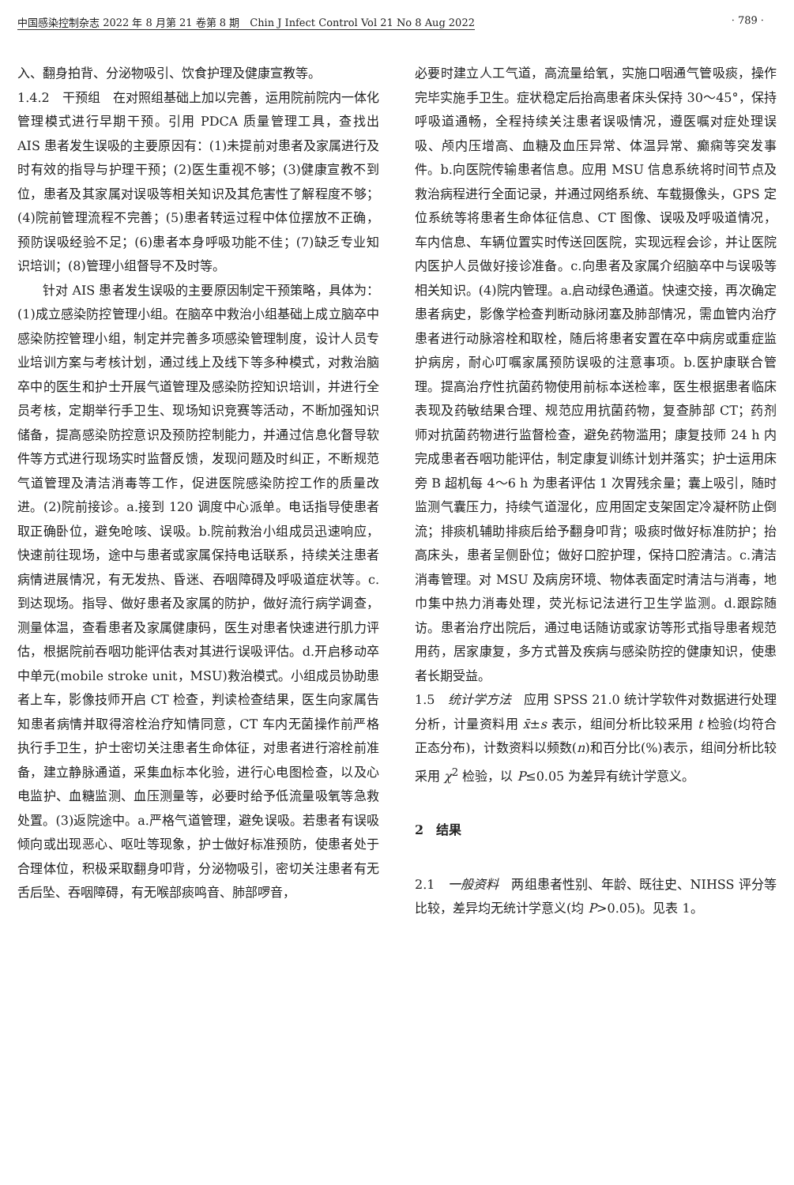中国感染控制杂志 2022 年 8 月第 21 卷第 8 期　Chin J Infect Control Vol 21 No 8 Aug 2022 · 789 ·
入、翻身拍背、分泌物吸引、饮食护理及健康宣教等。
1.4.2　干预组　在对照组基础上加以完善，运用院前院内一体化管理模式进行早期干预。引用 PDCA 质量管理工具，查找出 AIS 患者发生误吸的主要原因有：(1)未提前对患者及家属进行及时有效的指导与护理干预；(2)医生重视不够；(3)健康宣教不到位，患者及其家属对误吸等相关知识及其危害性了解程度不够；(4)院前管理流程不完善；(5)患者转运过程中体位摆放不正确，预防误吸经验不足；(6)患者本身呼吸功能不佳；(7)缺乏专业知识培训；(8)管理小组督导不及时等。
针对 AIS 患者发生误吸的主要原因制定干预策略，具体为：(1)成立感染防控管理小组。在脑卒中救治小组基础上成立脑卒中感染防控管理小组，制定并完善多项感染管理制度，设计人员专业培训方案与考核计划，通过线上及线下等多种模式，对救治脑卒中的医生和护士开展气道管理及感染防控知识培训，并进行全员考核，定期举行手卫生、现场知识竞赛等活动，不断加强知识储备，提高感染防控意识及预防控制能力，并通过信息化督导软件等方式进行现场实时监督反馈，发现问题及时纠正，不断规范气道管理及清洁消毒等工作，促进医院感染防控工作的质量改进。(2)院前接诊。a.接到 120 调度中心派单。电话指导使患者取正确卧位，避免呛咳、误吸。b.院前救治小组成员迅速响应，快速前往现场，途中与患者或家属保持电话联系，持续关注患者病情进展情况，有无发热、昏迷、吞咽障碍及呼吸道症状等。c.到达现场。指导、做好患者及家属的防护，做好流行病学调查，测量体温，查看患者及家属健康码，医生对患者快速进行肌力评估，根据院前吞咽功能评估表对其进行误吸评估。d.开启移动卒中单元(mobile stroke unit，MSU)救治模式。小组成员协助患者上车，影像技师开启 CT 检查，判读检查结果，医生向家属告知患者病情并取得溶栓治疗知情同意，CT 车内无菌操作前严格执行手卫生，护士密切关注患者生命体征，对患者进行溶栓前准备，建立静脉通道，采集血标本化验，进行心电图检查，以及心电监护、血糖监测、血压测量等，必要时给予低流量吸氧等急救处置。(3)返院途中。a.严格气道管理，避免误吸。若患者有误吸倾向或出现恶心、呕吐等现象，护士做好标准预防，使患者处于合理体位，积极采取翻身叩背，分泌物吸引，密切关注患者有无舌后坠、吞咽障碍，有无喉部痰鸣音、肺部啰音，
必要时建立人工气道，高流量给氧，实施口咽通气管吸痰，操作完毕实施手卫生。症状稳定后抬高患者床头保持 30～45°，保持呼吸道通畅，全程持续关注患者误吸情况，遵医嘱对症处理误吸、颅内压增高、血糖及血压异常、体温异常、癫痫等突发事件。b.向医院传输患者信息。应用 MSU 信息系统将时间节点及救治病程进行全面记录，并通过网络系统、车载摄像头，GPS 定位系统等将患者生命体征信息、CT 图像、误吸及呼吸道情况，车内信息、车辆位置实时传送回医院，实现远程会诊，并让医院内医护人员做好接诊准备。c.向患者及家属介绍脑卒中与误吸等相关知识。(4)院内管理。a.启动绿色通道。快速交接，再次确定患者病史，影像学检查判断动脉闭塞及肺部情况，需血管内治疗患者进行动脉溶栓和取栓，随后将患者安置在卒中病房或重症监护病房，耐心叮嘱家属预防误吸的注意事项。b.医护康联合管理。提高治疗性抗菌药物使用前标本送检率，医生根据患者临床表现及药敏结果合理、规范应用抗菌药物，复查肺部 CT；药剂师对抗菌药物进行监督检查，避免药物滥用；康复技师 24 h 内完成患者吞咽功能评估，制定康复训练计划并落实；护士运用床旁 B 超机每 4～6 h 为患者评估 1 次胃残余量；囊上吸引，随时监测气囊压力，持续气道湿化，应用固定支架固定冷凝杯防止倒流；排痰机辅助排痰后给予翻身叩背；吸痰时做好标准防护；抬高床头，患者呈侧卧位；做好口腔护理，保持口腔清洁。c.清洁消毒管理。对 MSU 及病房环境、物体表面定时清洁与消毒，地巾集中热力消毒处理，荧光标记法进行卫生学监测。d.跟踪随访。患者治疗出院后，通过电话随访或家访等形式指导患者规范用药，居家康复，多方式普及疾病与感染防控的健康知识，使患者长期受益。
1.5　统计学方法　应用 SPSS 21.0 统计学软件对数据进行处理分析，计量资料用 x̄±s 表示，组间分析比较采用 t 检验(均符合正态分布)，计数资料以频数(n)和百分比(%)表示，组间分析比较采用 χ<sup>2</sup> 检验，以 P≤0.05 为差异有统计学意义。
2　结果
2.1　一般资料　两组患者性别、年龄、既往史、NIHSS 评分等比较，差异均无统计学意义(均 P>0.05)。见表 1。